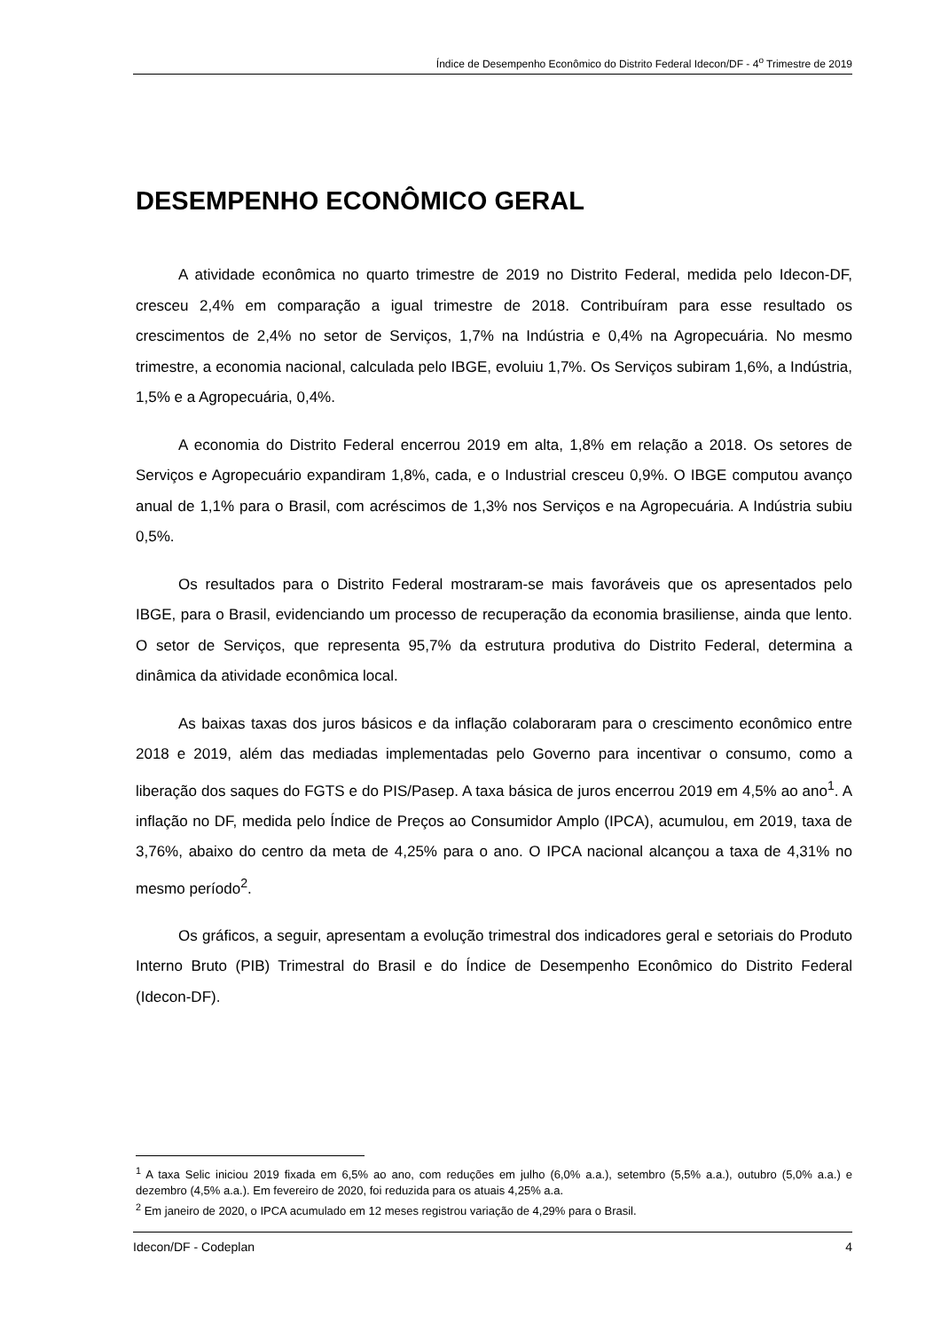Índice de Desempenho Econômico do Distrito Federal Idecon/DF - 4<sup>o</sup> Trimestre de 2019
DESEMPENHO ECONÔMICO GERAL
A atividade econômica no quarto trimestre de 2019 no Distrito Federal, medida pelo Idecon-DF, cresceu 2,4% em comparação a igual trimestre de 2018. Contribuíram para esse resultado os crescimentos de 2,4% no setor de Serviços, 1,7% na Indústria e 0,4% na Agropecuária. No mesmo trimestre, a economia nacional, calculada pelo IBGE, evoluiu 1,7%. Os Serviços subiram 1,6%, a Indústria, 1,5% e a Agropecuária, 0,4%.
A economia do Distrito Federal encerrou 2019 em alta, 1,8% em relação a 2018. Os setores de Serviços e Agropecuário expandiram 1,8%, cada, e o Industrial cresceu 0,9%. O IBGE computou avanço anual de 1,1% para o Brasil, com acréscimos de 1,3% nos Serviços e na Agropecuária. A Indústria subiu 0,5%.
Os resultados para o Distrito Federal mostraram-se mais favoráveis que os apresentados pelo IBGE, para o Brasil, evidenciando um processo de recuperação da economia brasiliense, ainda que lento. O setor de Serviços, que representa 95,7% da estrutura produtiva do Distrito Federal, determina a dinâmica da atividade econômica local.
As baixas taxas dos juros básicos e da inflação colaboraram para o crescimento econômico entre 2018 e 2019, além das mediadas implementadas pelo Governo para incentivar o consumo, como a liberação dos saques do FGTS e do PIS/Pasep. A taxa básica de juros encerrou 2019 em 4,5% ao ano<sup>1</sup>. A inflação no DF, medida pelo Índice de Preços ao Consumidor Amplo (IPCA), acumulou, em 2019, taxa de 3,76%, abaixo do centro da meta de 4,25% para o ano. O IPCA nacional alcançou a taxa de 4,31% no mesmo período<sup>2</sup>.
Os gráficos, a seguir, apresentam a evolução trimestral dos indicadores geral e setoriais do Produto Interno Bruto (PIB) Trimestral do Brasil e do Índice de Desempenho Econômico do Distrito Federal (Idecon-DF).
<sup>1</sup> A taxa Selic iniciou 2019 fixada em 6,5% ao ano, com reduções em julho (6,0% a.a.), setembro (5,5% a.a.), outubro (5,0% a.a.) e dezembro (4,5% a.a.). Em fevereiro de 2020, foi reduzida para os atuais 4,25% a.a.
<sup>2</sup> Em janeiro de 2020, o IPCA acumulado em 12 meses registrou variação de 4,29% para o Brasil.
Idecon/DF - Codeplan 4